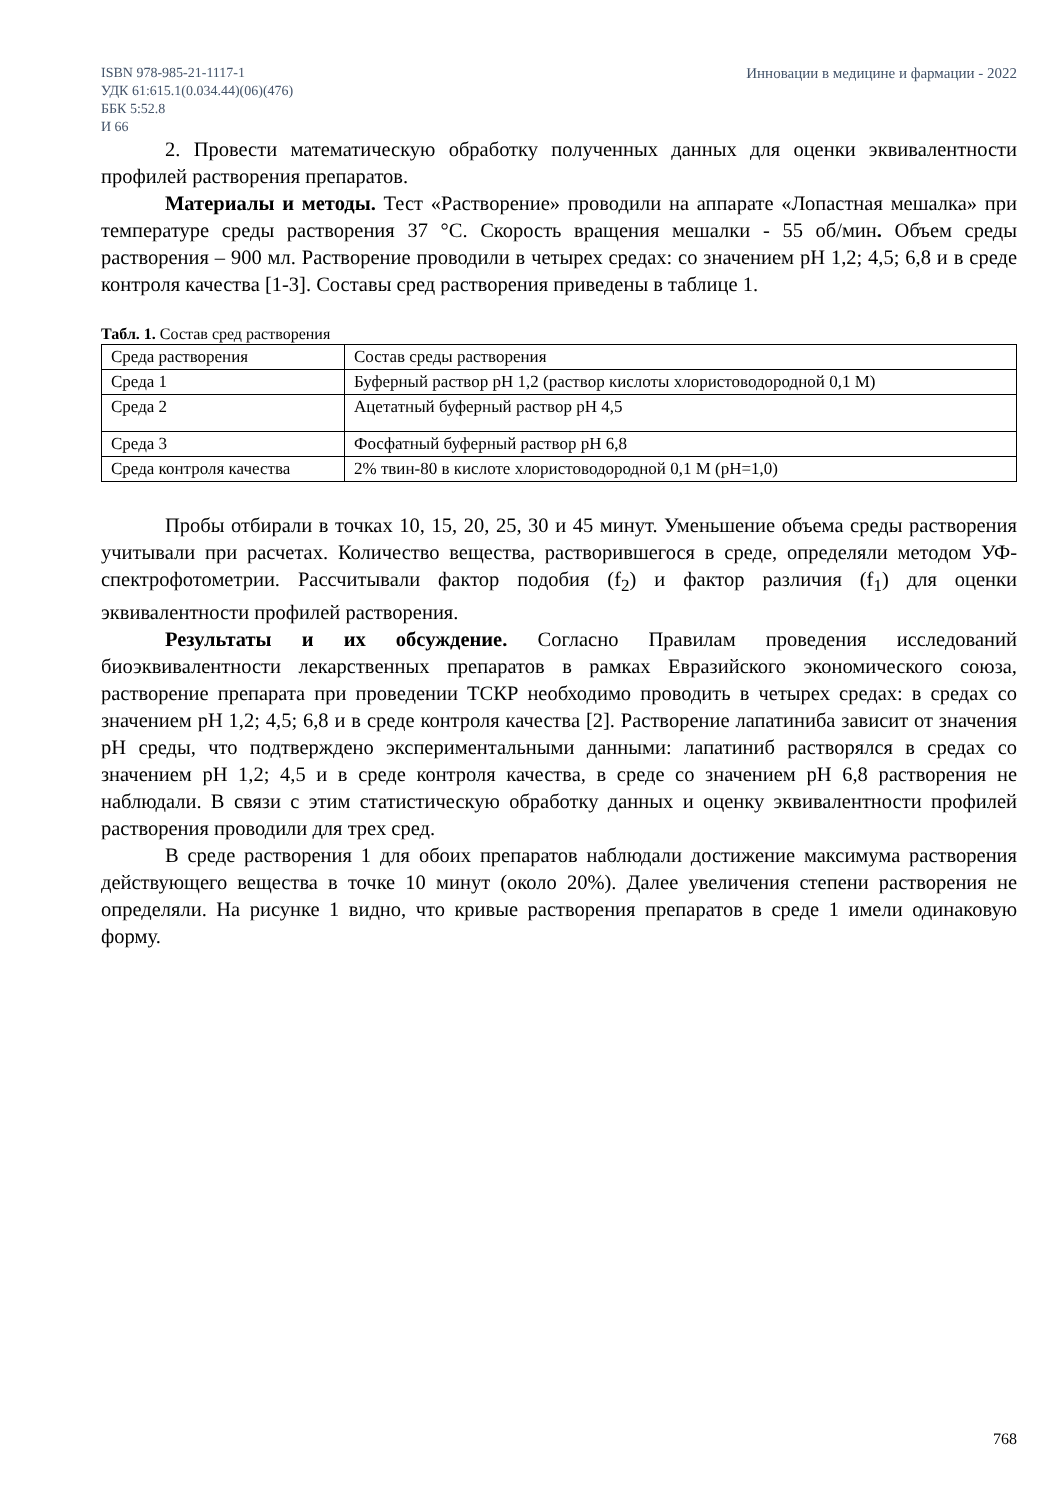ISBN 978-985-21-1117-1
УДК 61:615.1(0.034.44)(06)(476)
ББК 5:52.8
И 66
Инновации в медицине и фармации - 2022
2. Провести математическую обработку полученных данных для оценки эквивалентности профилей растворения препаратов.
Материалы и методы. Тест «Растворение» проводили на аппарате «Лопастная мешалка» при температуре среды растворения 37 °С. Скорость вращения мешалки - 55 об/мин. Объем среды растворения – 900 мл. Растворение проводили в четырех средах: со значением рН 1,2; 4,5; 6,8 и в среде контроля качества [1-3]. Составы сред растворения приведены в таблице 1.
Табл. 1. Состав сред растворения
| Среда растворения | Состав среды растворения |
| Среда 1 | Буферный раствор рН 1,2 (раствор кислоты хлористоводородной 0,1 М) |
| Среда 2 | Ацетатный буферный раствор рН 4,5 |
| Среда 3 | Фосфатный буферный раствор рН 6,8 |
| Среда контроля качества | 2% твин-80 в кислоте хлористоводородной 0,1 М (рН=1,0) |
Пробы отбирали в точках 10, 15, 20, 25, 30 и 45 минут. Уменьшение объема среды растворения учитывали при расчетах. Количество вещества, растворившегося в среде, определяли методом УФ-спектрофотометрии. Рассчитывали фактор подобия (f<sub>2</sub>) и фактор различия (f<sub>1</sub>) для оценки эквивалентности профилей растворения.
Результаты и их обсуждение. Согласно Правилам проведения исследований биоэквивалентности лекарственных препаратов в рамках Евразийского экономического союза, растворение препарата при проведении ТСКР необходимо проводить в четырех средах: в средах со значением рН 1,2; 4,5; 6,8 и в среде контроля качества [2]. Растворение лапатиниба зависит от значения рН среды, что подтверждено экспериментальными данными: лапатиниб растворялся в средах со значением рН 1,2; 4,5 и в среде контроля качества, в среде со значением рН 6,8 растворения не наблюдали. В связи с этим статистическую обработку данных и оценку эквивалентности профилей растворения проводили для трех сред.
В среде растворения 1 для обоих препаратов наблюдали достижение максимума растворения действующего вещества в точке 10 минут (около 20%). Далее увеличения степени растворения не определяли. На рисунке 1 видно, что кривые растворения препаратов в среде 1 имели одинаковую форму.
768